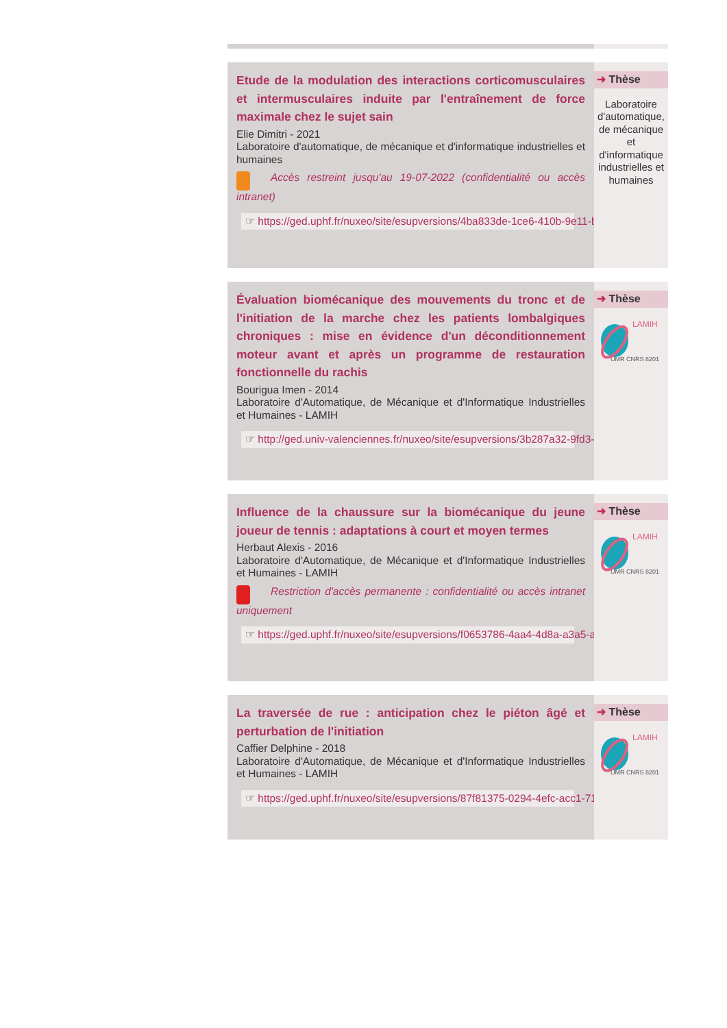Etude de la modulation des interactions corticomusculaires et intermusculaires induite par l'entraînement de force maximale chez le sujet sain
Elie Dimitri - 2021
Laboratoire d'automatique, de mécanique et d'informatique industrielles et humaines
Accès restreint jusqu'au 19-07-2022 (confidentialité ou accès intranet)
☞ https://ged.uphf.fr/nuxeo/site/esupversions/4ba833de-1ce6-410b-9e11-b04c2b2217a
➜ Thèse
Laboratoire d'automatique, de mécanique et d'informatique industrielles et humaines
Évaluation biomécanique des mouvements du tronc et de l'initiation de la marche chez les patients lombalgiques chroniques : mise en évidence d'un déconditionnement moteur avant et après un programme de restauration fonctionnelle du rachis
Bourigua Imen - 2014
Laboratoire d'Automatique, de Mécanique et d'Informatique Industrielles et Humaines - LAMIH
☞ http://ged.univ-valenciennes.fr/nuxeo/site/esupversions/3b287a32-9fd3-4e79-b5be-f3
➜ Thèse
LAMIH
UMR CNRS 8201
Influence de la chaussure sur la biomécanique du jeune joueur de tennis : adaptations à court et moyen termes
Herbaut Alexis - 2016
Laboratoire d'Automatique, de Mécanique et d'Informatique Industrielles et Humaines - LAMIH
Restriction d'accès permanente : confidentialité ou accès intranet uniquement
☞ https://ged.uphf.fr/nuxeo/site/esupversions/f0653786-4aa4-4d8a-a3a5-a772219ae8cf
➜ Thèse
LAMIH
UMR CNRS 8201
La traversée de rue : anticipation chez le piéton âgé et perturbation de l'initiation
Caffier Delphine - 2018
Laboratoire d'Automatique, de Mécanique et d'Informatique Industrielles et Humaines - LAMIH
☞ https://ged.uphf.fr/nuxeo/site/esupversions/87f81375-0294-4efc-acc1-7130bff5efef
➜ Thèse
LAMIH
UMR CNRS 8201